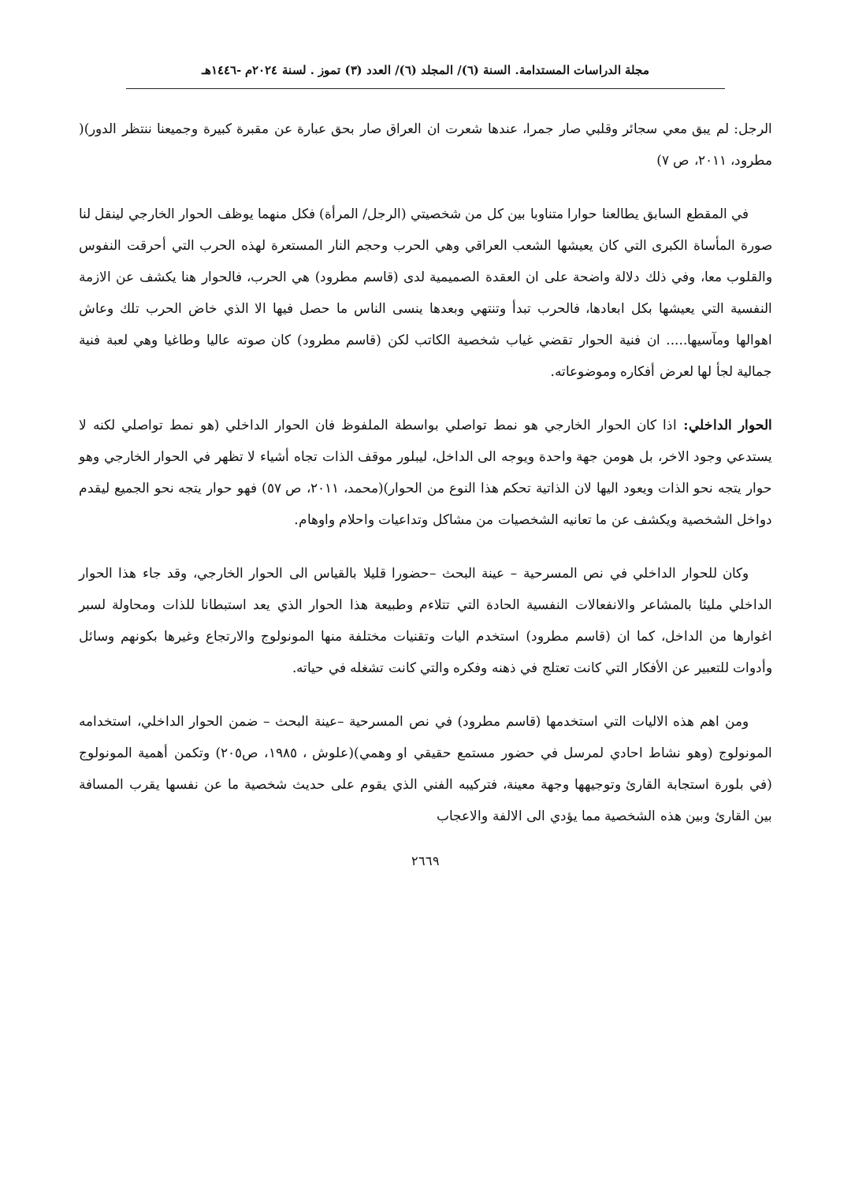مجلة الدراسات المستدامة. السنة (٦)/ المجلد (٦)/ العدد (٣) تموز . لسنة ٢٠٢٤م -١٤٤٦هـ
الرجل: لم يبق معي سجائر وقلبي صار جمرا، عندها شعرت ان العراق صار بحق عبارة عن مقبرة كبيرة وجميعنا ننتظر الدور)( مطرود، ٢٠١١، ص ٧)
في المقطع السابق يطالعنا حوارا متناوبا بين كل من شخصيتي (الرجل/ المرأة) فكل منهما يوظف الحوار الخارجي لينقل لنا صورة المأساة الكبرى التي كان يعيشها الشعب العراقي وهي الحرب وحجم النار المستعرة لهذه الحرب التي أحرقت النفوس والقلوب معا، وفي ذلك دلالة واضحة على ان العقدة الصميمية لدى (قاسم مطرود) هي الحرب، فالحوار هنا يكشف عن الازمة النفسية التي يعيشها بكل ابعادها، فالحرب تبدأ وتنتهي وبعدها ينسى الناس ما حصل فيها الا الذي خاض الحرب تلك وعاش اهوالها ومآسيها..... ان فنية الحوار تقضي غياب شخصية الكاتب لكن (قاسم مطرود) كان صوته عاليا وطاغيا وهي لعبة فنية جمالية لجأ لها لعرض أفكاره وموضوعاته.
الحوار الداخلي: اذا كان الحوار الخارجي هو نمط تواصلي بواسطة الملفوظ فان الحوار الداخلي (هو نمط تواصلي لكنه لا يستدعي وجود الاخر، بل هومن جهة واحدة ويوجه الى الداخل، ليبلور موقف الذات تجاه أشياء لا تظهر في الحوار الخارجي وهو حوار يتجه نحو الذات ويعود اليها لان الذاتية تحكم هذا النوع من الحوار)(محمد، ٢٠١١، ص ٥٧) فهو حوار يتجه نحو الجميع ليقدم دواخل الشخصية ويكشف عن ما تعانيه الشخصيات من مشاكل وتداعيات واحلام واوهام.
وكان للحوار الداخلي في نص المسرحية – عينة البحث –حضورا قليلا بالقياس الى الحوار الخارجي، وقد جاء هذا الحوار الداخلي مليئا بالمشاعر والانفعالات النفسية الحادة التي تتلاءم وطبيعة هذا الحوار الذي يعد استبطانا للذات ومحاولة لسبر اغوارها من الداخل، كما ان (قاسم مطرود) استخدم اليات وتقنيات مختلفة منها المونولوج والارتجاع وغيرها بكونهم وسائل وأدوات للتعبير عن الأفكار التي كانت تعتلج في ذهنه وفكره والتي كانت تشغله في حياته.
ومن اهم هذه الاليات التي استخدمها (قاسم مطرود) في نص المسرحية –عينة البحث – ضمن الحوار الداخلي، استخدامه المونولوج (وهو نشاط احادي لمرسل في حضور مستمع حقيقي او وهمي)(علوش ، ١٩٨٥، ص٢٠٥) وتكمن أهمية المونولوج (في بلورة استجابة القارئ وتوجيهها وجهة معينة، فتركيبه الفني الذي يقوم على حديث شخصية ما عن نفسها يقرب المسافة بين القارئ وبين هذه الشخصية مما يؤدي الى الالفة والاعجاب
٢٦٦٩